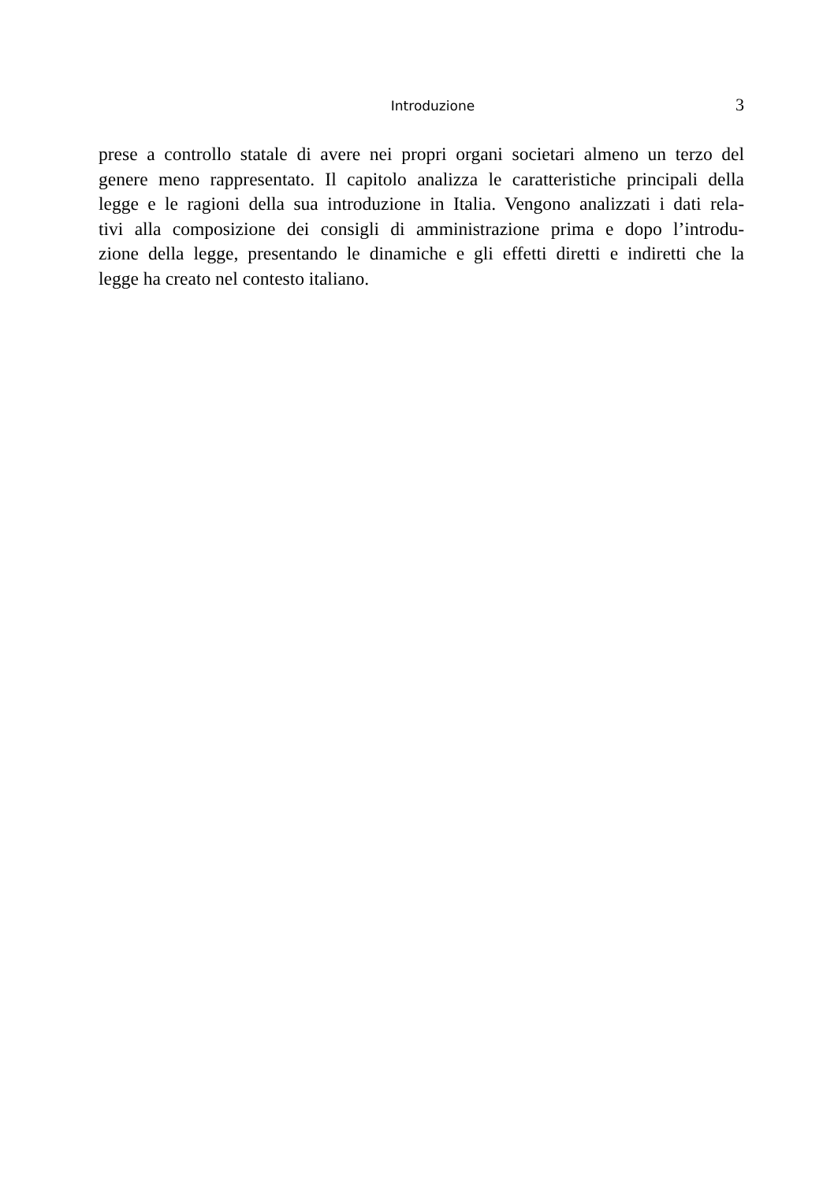Introduzione 3
prese a controllo statale di avere nei propri organi societari almeno un terzo del
genere meno rappresentato. Il capitolo analizza le caratteristiche principali della
legge e le ragioni della sua introduzione in Italia. Vengono analizzati i dati rela-
tivi alla composizione dei consigli di amministrazione prima e dopo l’introdu-
zione della legge, presentando le dinamiche e gli effetti diretti e indiretti che la
legge ha creato nel contesto italiano.